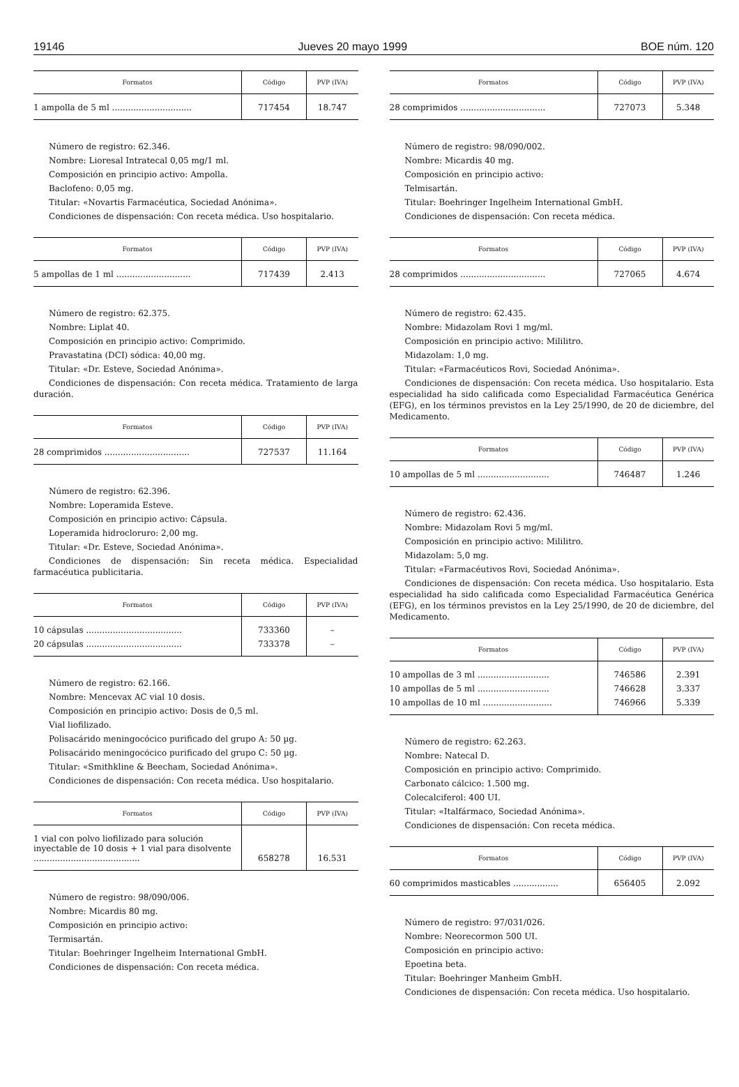19146 Jueves 20 mayo 1999 BOE núm. 120
| Formatos | Código | PVP (IVA) |
| --- | --- | --- |
| 1 ampolla de 5 ml .............................. | 717454 | 18.747 |
Número de registro: 62.346.
Nombre: Lioresal Intratecal 0,05 mg/1 ml.
Composición en principio activo: Ampolla.
Baclofeno: 0,05 mg.
Titular: «Novartis Farmacéutica, Sociedad Anónima».
Condiciones de dispensación: Con receta médica. Uso hospitalario.
| Formatos | Código | PVP (IVA) |
| --- | --- | --- |
| 5 ampollas de 1 ml ............................ | 717439 | 2.413 |
Número de registro: 62.375.
Nombre: Liplat 40.
Composición en principio activo: Comprimido.
Pravastatina (DCI) sódica: 40,00 mg.
Titular: «Dr. Esteve, Sociedad Anónima».
Condiciones de dispensación: Con receta médica. Tratamiento de larga duración.
| Formatos | Código | PVP (IVA) |
| --- | --- | --- |
| 28 comprimidos ................................ | 727537 | 11.164 |
Número de registro: 62.396.
Nombre: Loperamida Esteve.
Composición en principio activo: Cápsula.
Loperamida hidrocloruro: 2,00 mg.
Titular: «Dr. Esteve, Sociedad Anónima».
Condiciones de dispensación: Sin receta médica. Especialidad farmacéutica publicitaria.
| Formatos | Código | PVP (IVA) |
| --- | --- | --- |
| 10 cápsulas .................................... | 733360 | – |
| 20 cápsulas .................................... | 733378 | – |
Número de registro: 62.166.
Nombre: Mencevax AC vial 10 dosis.
Composición en principio activo: Dosis de 0,5 ml.
Vial liofilizado.
Polisacárido meningocócico purificado del grupo A: 50 µg.
Polisacárido meningocócico purificado del grupo C: 50 µg.
Titular: «Smithkline & Beecham, Sociedad Anónima».
Condiciones de dispensación: Con receta médica. Uso hospitalario.
| Formatos | Código | PVP (IVA) |
| --- | --- | --- |
| 1 vial con polvo liofilizado para solución inyectable de 10 dosis + 1 vial para disolvente ........................................ | 658278 | 16.531 |
Número de registro: 98/090/006.
Nombre: Micardis 80 mg.
Composición en principio activo:
Termisartán.
Titular: Boehringer Ingelheim International GmbH.
Condiciones de dispensación: Con receta médica.
| Formatos | Código | PVP (IVA) |
| --- | --- | --- |
| 28 comprimidos ................................ | 727073 | 5.348 |
Número de registro: 98/090/002.
Nombre: Micardis 40 mg.
Composición en principio activo:
Telmisartán.
Titular: Boehringer Ingelheim International GmbH.
Condiciones de dispensación: Con receta médica.
| Formatos | Código | PVP (IVA) |
| --- | --- | --- |
| 28 comprimidos ................................ | 727065 | 4.674 |
Número de registro: 62.435.
Nombre: Midazolam Rovi 1 mg/ml.
Composición en principio activo: Mililitro.
Midazolam: 1,0 mg.
Titular: «Farmacéuticos Rovi, Sociedad Anónima».
Condiciones de dispensación: Con receta médica. Uso hospitalario. Esta especialidad ha sido calificada como Especialidad Farmacéutica Genérica (EFG), en los términos previstos en la Ley 25/1990, de 20 de diciembre, del Medicamento.
| Formatos | Código | PVP (IVA) |
| --- | --- | --- |
| 10 ampollas de 5 ml ........................... | 746487 | 1.246 |
Número de registro: 62.436.
Nombre: Midazolam Rovi 5 mg/ml.
Composición en principio activo: Mililitro.
Midazolam: 5,0 mg.
Titular: «Farmacéutivos Rovi, Sociedad Anónima».
Condiciones de dispensación: Con receta médica. Uso hospitalario. Esta especialidad ha sido calificada como Especialidad Farmacéutica Genérica (EFG), en los términos previstos en la Ley 25/1990, de 20 de diciembre, del Medicamento.
| Formatos | Código | PVP (IVA) |
| --- | --- | --- |
| 10 ampollas de 3 ml ........................... | 746586 | 2.391 |
| 10 ampollas de 5 ml ........................... | 746628 | 3.337 |
| 10 ampollas de 10 ml .......................... | 746966 | 5.339 |
Número de registro: 62.263.
Nombre: Natecal D.
Composición en principio activo: Comprimido.
Carbonato cálcico: 1.500 mg.
Colecalciferol: 400 UI.
Titular: «Italfármaco, Sociedad Anónima».
Condiciones de dispensación: Con receta médica.
| Formatos | Código | PVP (IVA) |
| --- | --- | --- |
| 60 comprimidos masticables ................. | 656405 | 2.092 |
Número de registro: 97/031/026.
Nombre: Neorecormon 500 UI.
Composición en principio activo:
Epoetina beta.
Titular: Boehringer Manheim GmbH.
Condiciones de dispensación: Con receta médica. Uso hospitalario.